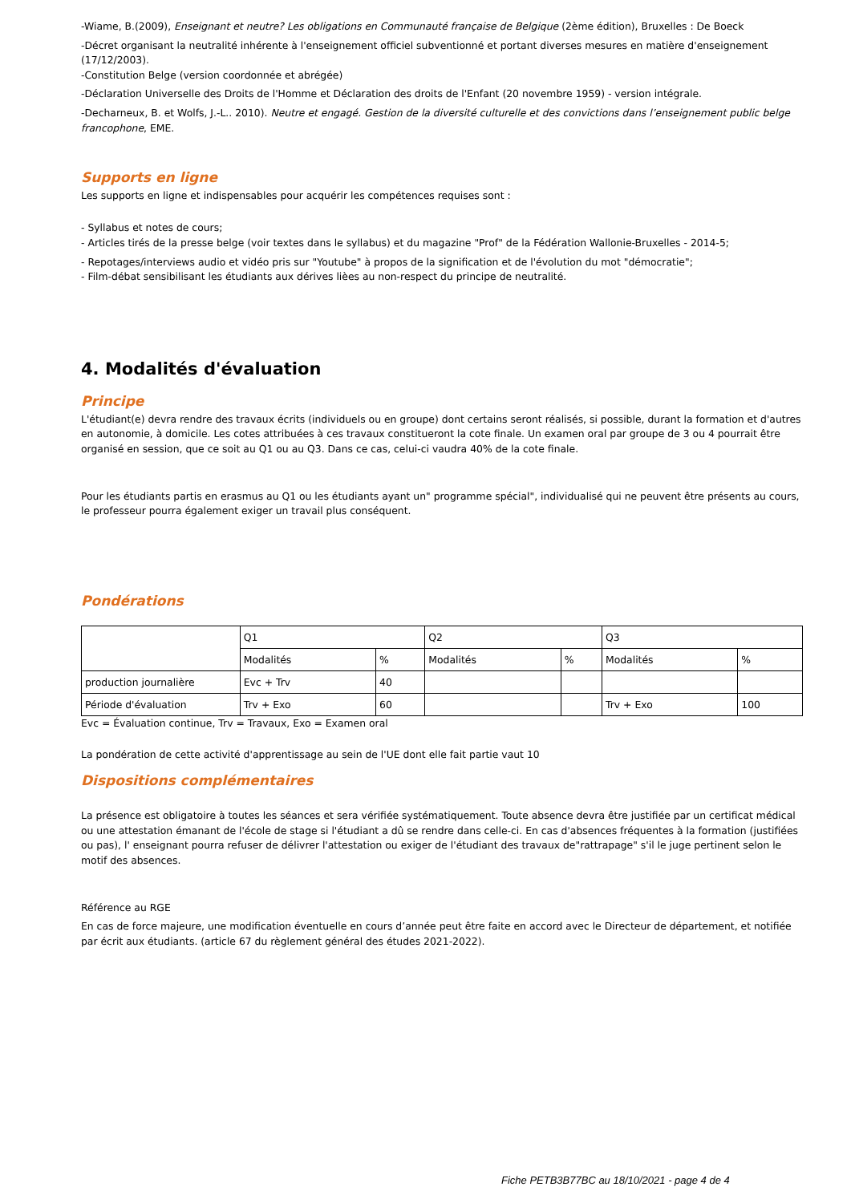-Wiame, B.(2009), Enseignant et neutre? Les obligations en Communauté française de Belgique (2ème édition), Bruxelles : De Boeck
-Décret organisant la neutralité inhérente à l'enseignement officiel subventionné et portant diverses mesures en matière d'enseignement (17/12/2003).
-Constitution Belge (version coordonnée et abrégée)
-Déclaration Universelle des Droits de l'Homme et Déclaration des droits de l'Enfant (20 novembre 1959) - version intégrale.
-Decharneux, B. et Wolfs, J.-L.. 2010). Neutre et engagé. Gestion de la diversité culturelle et des convictions dans l’enseignement public belge francophone, EME.
Supports en ligne
Les supports en ligne et indispensables pour acquérir les compétences requises sont :
- Syllabus et notes de cours;
- Articles tirés de la presse belge (voir textes dans le syllabus) et du magazine "Prof" de la Fédération Wallonie-Bruxelles - 2014-5;
- Repotages/interviews audio et vidéo pris sur "Youtube" à propos de la signification et de l'évolution du mot "démocratie";
- Film-débat sensibilisant les étudiants aux dérives lièes au non-respect du principe de neutralité.
4. Modalités d'évaluation
Principe
L'étudiant(e) devra rendre des travaux écrits (individuels ou en groupe) dont certains seront réalisés, si possible, durant la formation et d'autres en autonomie, à domicile. Les cotes attribuées à ces travaux constitueront la cote finale. Un examen oral par groupe de 3 ou 4 pourrait être organisé en session, que ce soit au Q1 ou au Q3. Dans ce cas, celui-ci vaudra 40% de la cote finale.
Pour les étudiants partis en erasmus au Q1 ou les étudiants ayant un" programme spécial", individualisé qui ne peuvent être présents au cours, le professeur pourra également exiger un travail plus conséquent.
Pondérations
| | Q1 | | Q2 | | Q3 | |
| | Modalités | % | Modalités | % | Modalités | % |
| production journalière | Evc + Trv | 40 | | | | |
| Période d'évaluation | Trv + Exo | 60 | | | Trv + Exo | 100 |
Evc = Évaluation continue, Trv = Travaux, Exo = Examen oral
La pondération de cette activité d'apprentissage au sein de l'UE dont elle fait partie vaut 10
Dispositions complémentaires
La présence est obligatoire à toutes les séances et sera vérifiée systématiquement. Toute absence devra être justifiée par un certificat médical ou une attestation émanant de l'école de stage si l'étudiant a dû se rendre dans celle-ci. En cas d'absences fréquentes à la formation (justifiées ou pas), l' enseignant pourra refuser de délivrer l'attestation ou exiger de l'étudiant des travaux de"rattrapage" s'il le juge pertinent selon le motif des absences.
Référence au RGE
En cas de force majeure, une modification éventuelle en cours d’année peut être faite en accord avec le Directeur de département, et notifiée par écrit aux étudiants. (article 67 du règlement général des études 2021-2022).
Fiche PETB3B77BC au 18/10/2021 - page 4 de 4